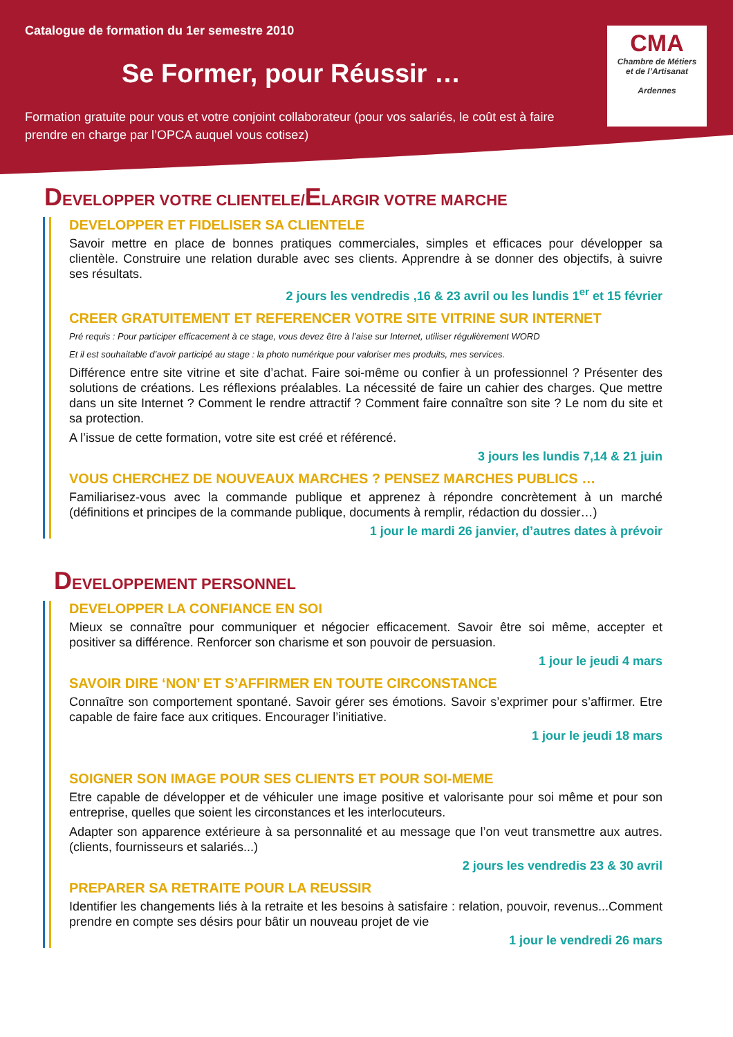Catalogue de formation du 1er semestre 2010
Se Former, pour Réussir …
Formation gratuite pour vous et votre conjoint collaborateur (pour vos salariés, le coût est à faire prendre en charge par l’OPCA auquel vous cotisez)
CMA
Chambre de Métiers
et de l’Artisanat
Ardennes
DEVELOPPER VOTRE CLIENTELE/ELARGIR VOTRE MARCHE
DEVELOPPER ET FIDELISER SA CLIENTELE
Savoir mettre en place de bonnes pratiques commerciales, simples et efficaces pour développer sa clientèle. Construire une relation durable avec ses clients. Apprendre à se donner des objectifs, à suivre ses résultats.
2 jours les vendredis ,16 & 23 avril ou les lundis 1<sup>er</sup> et 15 février
CREER GRATUITEMENT ET REFERENCER VOTRE SITE VITRINE SUR INTERNET
Pré requis : Pour participer efficacement à ce stage, vous devez être à l’aise sur Internet, utiliser régulièrement WORD
Et il est souhaitable d’avoir participé au stage : la photo numérique pour valoriser mes produits, mes services.
Différence entre site vitrine et site d’achat. Faire soi-même ou confier à un professionnel ? Présenter des solutions de créations. Les réflexions préalables. La nécessité de faire un cahier des charges. Que mettre dans un site Internet ? Comment le rendre attractif ? Comment faire connaître son site ? Le nom du site et sa protection.
A l’issue de cette formation, votre site est créé et référencé.
3 jours les lundis 7,14 & 21 juin
VOUS CHERCHEZ DE NOUVEAUX MARCHES ? PENSEZ MARCHES PUBLICS …
Familiarisez-vous avec la commande publique et apprenez à répondre concrètement à un marché (définitions et principes de la commande publique, documents à remplir, rédaction du dossier…)
1 jour le mardi 26 janvier, d’autres dates à prévoir
DEVELOPPEMENT PERSONNEL
DEVELOPPER LA CONFIANCE EN SOI
Mieux se connaître pour communiquer et négocier efficacement. Savoir être soi même, accepter et positiver sa différence. Renforcer son charisme et son pouvoir de persuasion.
1 jour le jeudi 4 mars
SAVOIR DIRE ‘NON’ ET S’AFFIRMER EN TOUTE CIRCONSTANCE
Connaître son comportement spontané. Savoir gérer ses émotions. Savoir s’exprimer pour s’affirmer. Etre capable de faire face aux critiques. Encourager l’initiative.
1 jour le jeudi 18 mars
SOIGNER SON IMAGE POUR SES CLIENTS ET POUR SOI-MEME
Etre capable de développer et de véhiculer une image positive et valorisante pour soi même et pour son entreprise, quelles que soient les circonstances et les interlocuteurs.
Adapter son apparence extérieure à sa personnalité et au message que l’on veut transmettre aux autres. (clients, fournisseurs et salariés...)
2 jours les vendredis 23 & 30 avril
PREPARER SA RETRAITE POUR LA REUSSIR
Identifier les changements liés à la retraite et les besoins à satisfaire : relation, pouvoir, revenus...Comment prendre en compte ses désirs pour bâtir un nouveau projet de vie
1 jour le vendredi 26 mars